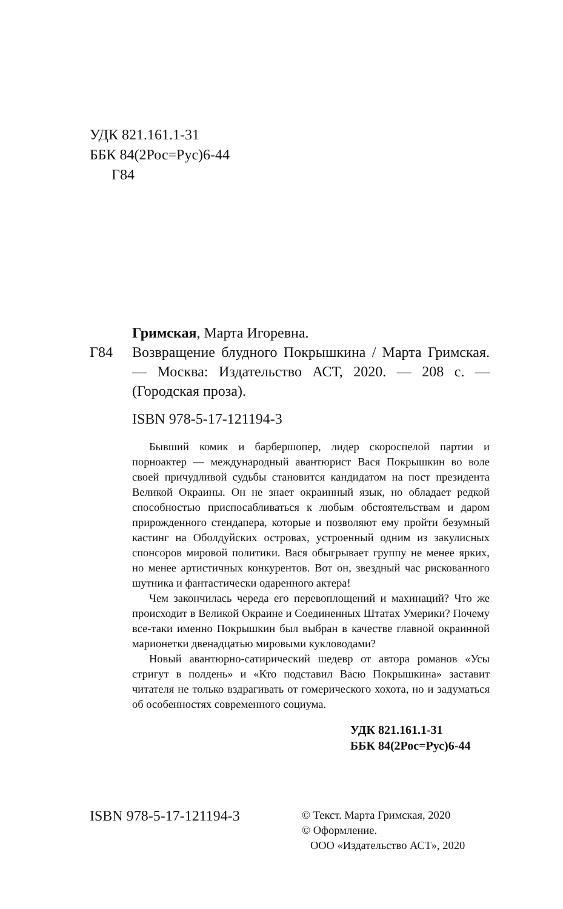УДК 821.161.1-31
ББК 84(2Рос=Рус)6-44
Г84
Гримская, Марта Игоревна.
Г84 Возвращение блудного Покрышкина / Марта Гримская. — Москва: Издательство АСТ, 2020. — 208 с. — (Городская проза).
ISBN 978-5-17-121194-3
Бывший комик и барбершопер, лидер скороспелой партии и порноактер — международный авантюрист Вася Покрышкин во воле своей причудливой судьбы становится кандидатом на пост президента Великой Окраины. Он не знает окраинный язык, но обладает редкой способностью приспосабливаться к любым обстоятельствам и даром прирожденного стендапера, которые и позволяют ему пройти безумный кастинг на Оболдуйских островах, устроенный одним из закулисных спонсоров мировой политики. Вася обыгрывает группу не менее ярких, но менее артистичных конкурентов. Вот он, звездный час рискованного шутника и фантастически одаренного актера!
Чем закончилась череда его перевоплощений и махинаций? Что же происходит в Великой Окраине и Соединенных Штатах Умерики? Почему все-таки именно Покрышкин был выбран в качестве главной окраинной марионетки двенадцатью мировыми кукловодами?
Новый авантюрно-сатирический шедевр от автора романов «Усы стригут в полдень» и «Кто подставил Васю Покрышкина» заставит читателя не только вздрагивать от гомерического хохота, но и задуматься об особенностях современного социума.
УДК 821.161.1-31
ББК 84(2Рос=Рус)6-44
ISBN 978-5-17-121194-3
© Текст. Марта Гримская, 2020
© Оформление.
ООО «Издательство АСТ», 2020